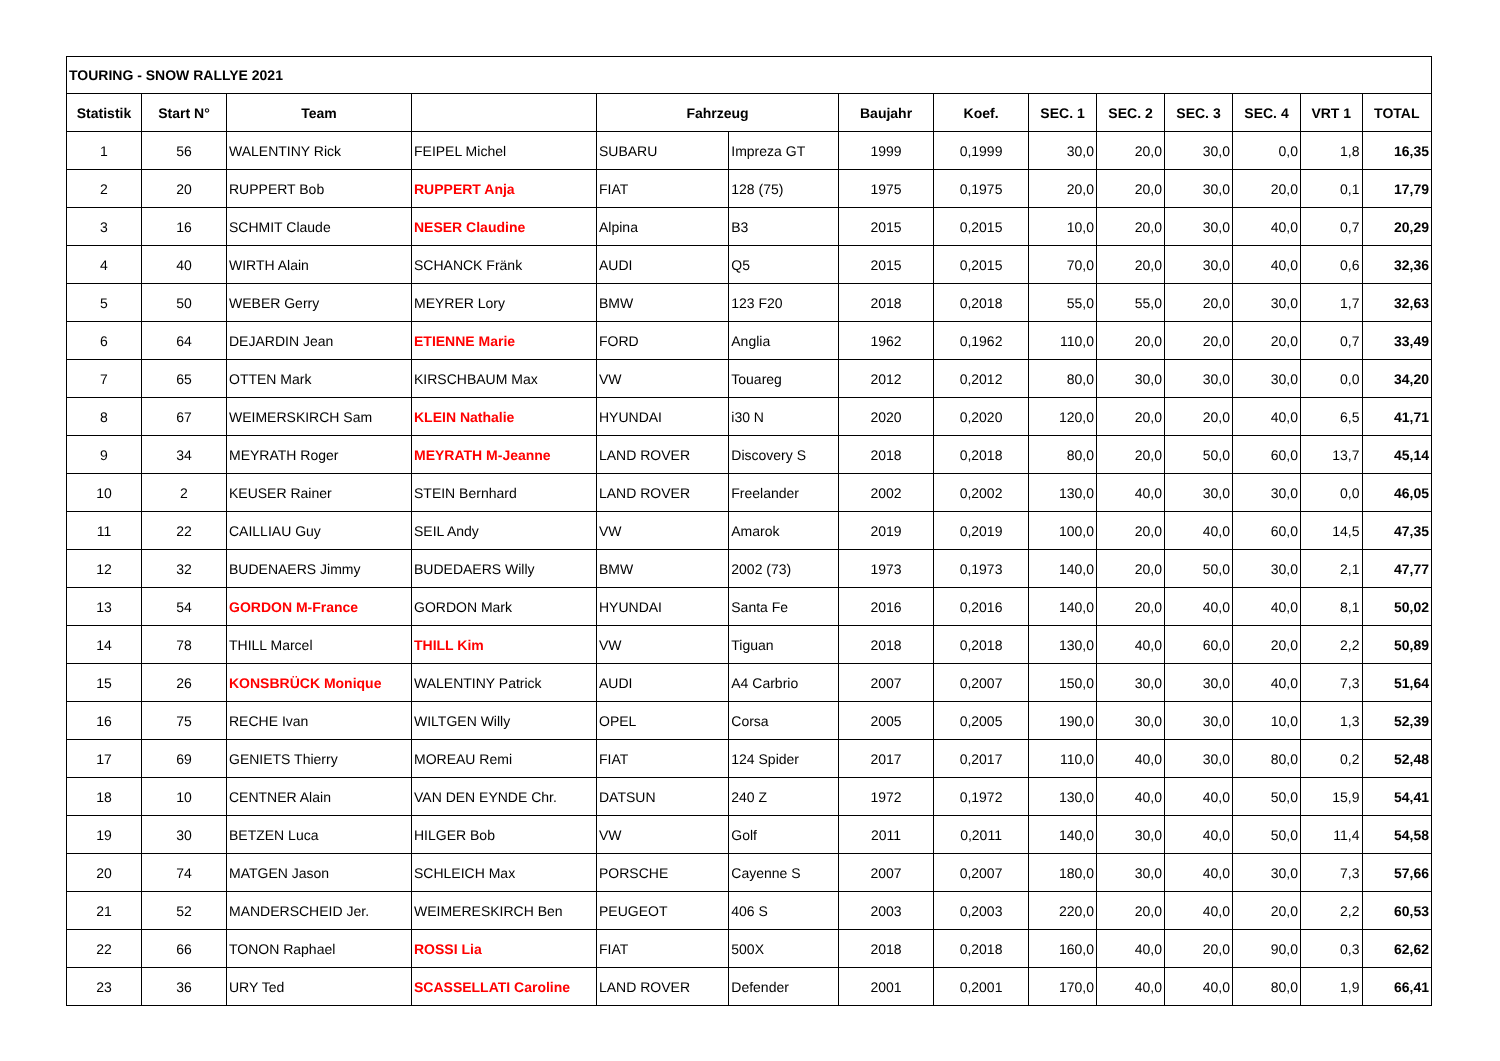| TOURING - SNOW RALLYE 2021 | | | | | | | | | | | | | |
| Statistik | Start N° | Team | | Fahrzeug | | Baujahr | Koef. | SEC. 1 | SEC. 2 | SEC. 3 | SEC. 4 | VRT 1 | TOTAL |
| 1 | 56 | WALENTINY Rick | FEIPEL Michel | SUBARU | Impreza GT | 1999 | 0,1999 | 30,0 | 20,0 | 30,0 | 0,0 | 1,8 | 16,35 |
| 2 | 20 | RUPPERT Bob | RUPPERT Anja | FIAT | 128 (75) | 1975 | 0,1975 | 20,0 | 20,0 | 30,0 | 20,0 | 0,1 | 17,79 |
| 3 | 16 | SCHMIT Claude | NESER Claudine | Alpina | B3 | 2015 | 0,2015 | 10,0 | 20,0 | 30,0 | 40,0 | 0,7 | 20,29 |
| 4 | 40 | WIRTH Alain | SCHANCK Fränk | AUDI | Q5 | 2015 | 0,2015 | 70,0 | 20,0 | 30,0 | 40,0 | 0,6 | 32,36 |
| 5 | 50 | WEBER Gerry | MEYRER Lory | BMW | 123 F20 | 2018 | 0,2018 | 55,0 | 55,0 | 20,0 | 30,0 | 1,7 | 32,63 |
| 6 | 64 | DEJARDIN Jean | ETIENNE Marie | FORD | Anglia | 1962 | 0,1962 | 110,0 | 20,0 | 20,0 | 20,0 | 0,7 | 33,49 |
| 7 | 65 | OTTEN Mark | KIRSCHBAUM Max | VW | Touareg | 2012 | 0,2012 | 80,0 | 30,0 | 30,0 | 30,0 | 0,0 | 34,20 |
| 8 | 67 | WEIMERSKIRCH Sam | KLEIN Nathalie | HYUNDAI | i30 N | 2020 | 0,2020 | 120,0 | 20,0 | 20,0 | 40,0 | 6,5 | 41,71 |
| 9 | 34 | MEYRATH Roger | MEYRATH M-Jeanne | LAND ROVER | Discovery S | 2018 | 0,2018 | 80,0 | 20,0 | 50,0 | 60,0 | 13,7 | 45,14 |
| 10 | 2 | KEUSER Rainer | STEIN Bernhard | LAND ROVER | Freelander | 2002 | 0,2002 | 130,0 | 40,0 | 30,0 | 30,0 | 0,0 | 46,05 |
| 11 | 22 | CAILLIAU Guy | SEIL Andy | VW | Amarok | 2019 | 0,2019 | 100,0 | 20,0 | 40,0 | 60,0 | 14,5 | 47,35 |
| 12 | 32 | BUDENAERS Jimmy | BUDEDAERS Willy | BMW | 2002 (73) | 1973 | 0,1973 | 140,0 | 20,0 | 50,0 | 30,0 | 2,1 | 47,77 |
| 13 | 54 | GORDON M-France | GORDON Mark | HYUNDAI | Santa Fe | 2016 | 0,2016 | 140,0 | 20,0 | 40,0 | 40,0 | 8,1 | 50,02 |
| 14 | 78 | THILL Marcel | THILL Kim | VW | Tiguan | 2018 | 0,2018 | 130,0 | 40,0 | 60,0 | 20,0 | 2,2 | 50,89 |
| 15 | 26 | KONSBRÜCK Monique | WALENTINY Patrick | AUDI | A4 Carbrio | 2007 | 0,2007 | 150,0 | 30,0 | 30,0 | 40,0 | 7,3 | 51,64 |
| 16 | 75 | RECHE Ivan | WILTGEN Willy | OPEL | Corsa | 2005 | 0,2005 | 190,0 | 30,0 | 30,0 | 10,0 | 1,3 | 52,39 |
| 17 | 69 | GENIETS Thierry | MOREAU Remi | FIAT | 124 Spider | 2017 | 0,2017 | 110,0 | 40,0 | 30,0 | 80,0 | 0,2 | 52,48 |
| 18 | 10 | CENTNER Alain | VAN DEN EYNDE Chr. | DATSUN | 240 Z | 1972 | 0,1972 | 130,0 | 40,0 | 40,0 | 50,0 | 15,9 | 54,41 |
| 19 | 30 | BETZEN Luca | HILGER Bob | VW | Golf | 2011 | 0,2011 | 140,0 | 30,0 | 40,0 | 50,0 | 11,4 | 54,58 |
| 20 | 74 | MATGEN Jason | SCHLEICH Max | PORSCHE | Cayenne S | 2007 | 0,2007 | 180,0 | 30,0 | 40,0 | 30,0 | 7,3 | 57,66 |
| 21 | 52 | MANDERSCHEID Jer. | WEIMERESKIRCH Ben | PEUGEOT | 406 S | 2003 | 0,2003 | 220,0 | 20,0 | 40,0 | 20,0 | 2,2 | 60,53 |
| 22 | 66 | TONON Raphael | ROSSI Lia | FIAT | 500X | 2018 | 0,2018 | 160,0 | 40,0 | 20,0 | 90,0 | 0,3 | 62,62 |
| 23 | 36 | URY Ted | SCASSELLATI Caroline | LAND ROVER | Defender | 2001 | 0,2001 | 170,0 | 40,0 | 40,0 | 80,0 | 1,9 | 66,41 |